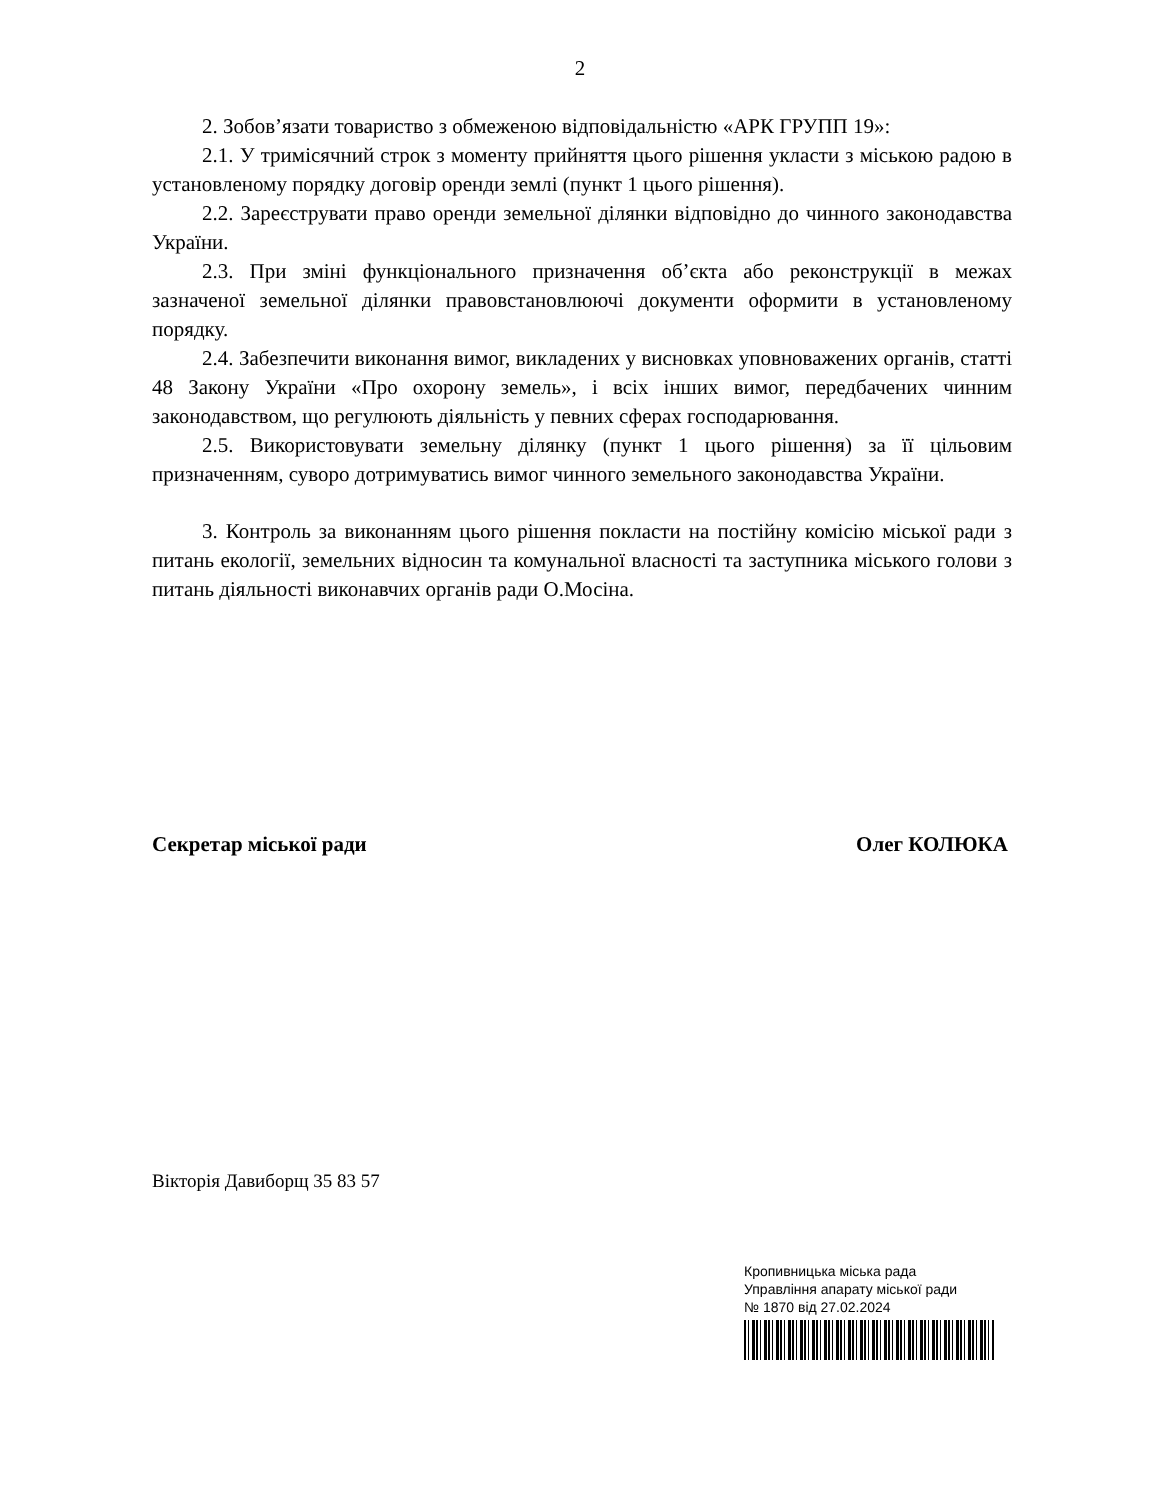2
2. Зобов’язати товариство з обмеженою відповідальністю «АРК ГРУПП 19»:
2.1. У тримісячний строк з моменту прийняття цього рішення укласти з міською радою в установленому порядку договір оренди землі (пункт 1 цього рішення).
2.2. Зареєструвати право оренди земельної ділянки відповідно до чинного законодавства України.
2.3. При зміні функціонального призначення об’єкта або реконструкції в межах зазначеної земельної ділянки правовстановлюючі документи оформити в установленому порядку.
2.4. Забезпечити виконання вимог, викладених у висновках уповноважених органів, статті 48 Закону України «Про охорону земель», і всіх інших вимог, передбачених чинним законодавством, що регулюють діяльність у певних сферах господарювання.
2.5. Використовувати земельну ділянку (пункт 1 цього рішення) за її цільовим призначенням, суворо дотримуватись вимог чинного земельного законодавства України.
3. Контроль за виконанням цього рішення покласти на постійну комісію міської ради з питань екології, земельних відносин та комунальної власності та заступника міського голови з питань діяльності виконавчих органів ради О.Мосіна.
Секретар міської ради Олег КОЛЮКА
Вікторія Давиборщ 35 83 57
Кропивницька міська рада
Управління апарату міської ради
№ 1870 від 27.02.2024